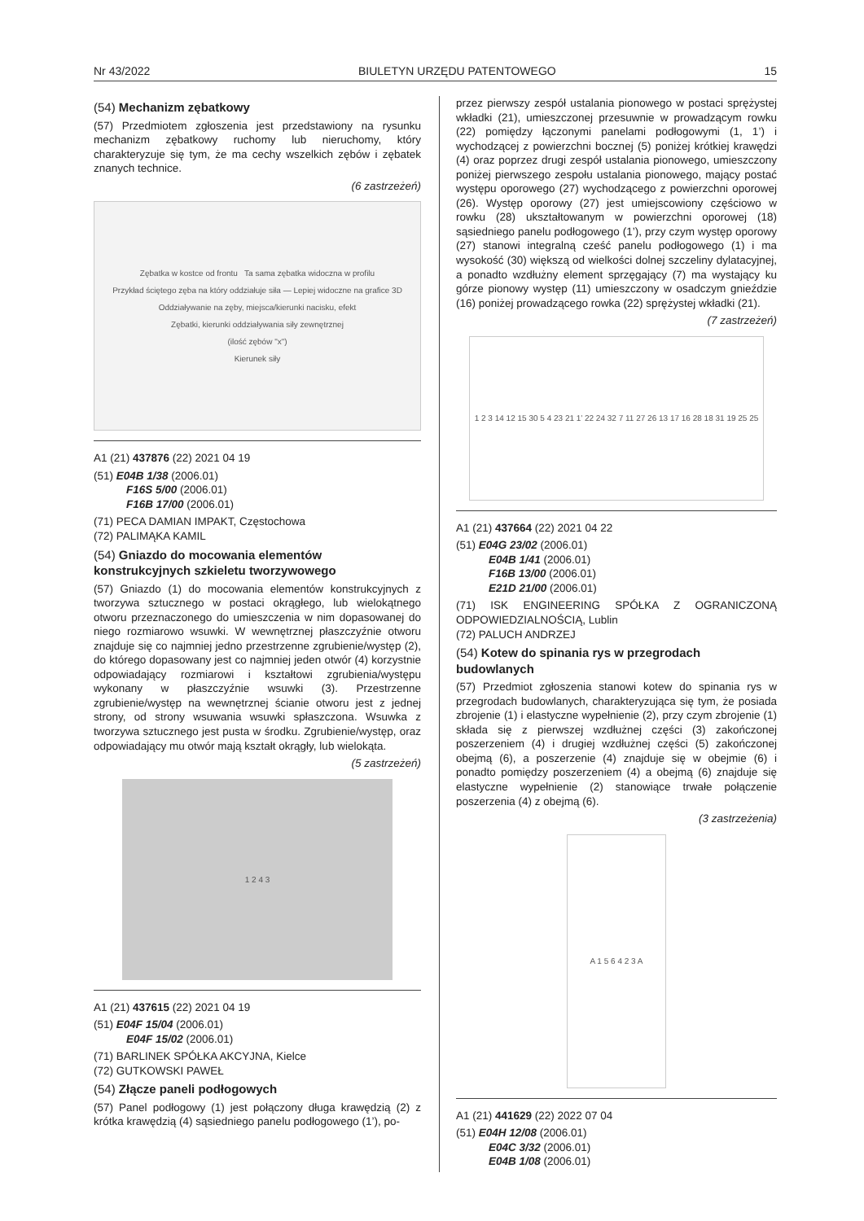Nr 43/2022 BIULETYN URZĘDU PATENTOWEGO 15
(54) Mechanizm zębatkowy
(57) Przedmiotem zgłoszenia jest przedstawiony na rysunku mechanizm zębatkowy ruchomy lub nieruchomy, który charakteryzuje się tym, że ma cechy wszelkich zębów i zębatek znanych technice.
(6 zastrzeżeń)
Zębatka w kostce od frontu Ta sama zębatka widoczna w profilu
Przykład ściętego zęba na który oddziałuje siła — Lepiej widoczne na grafice 3D
Oddziaływanie na zęby, miejsca/kierunki nacisku, efekt
Zębatki, kierunki oddziaływania siły zewnętrznej
(ilość zębów "x")
Kierunek siły
A1 (21) 437876 (22) 2021 04 19
(51) E04B 1/38 (2006.01)
F16S 5/00 (2006.01)
F16B 17/00 (2006.01)
(71) PECA DAMIAN IMPAKT, Częstochowa
(72) PALIMĄKA KAMIL
(54) Gniazdo do mocowania elementów konstrukcyjnych szkieletu tworzywowego
(57) Gniazdo (1) do mocowania elementów konstrukcyjnych z tworzywa sztucznego w postaci okrągłego, lub wielokątnego otworu przeznaczonego do umieszczenia w nim dopasowanej do niego rozmiarowo wsuwki. W wewnętrznej płaszczyźnie otworu znajduje się co najmniej jedno przestrzenne zgrubienie/występ (2), do którego dopasowany jest co najmniej jeden otwór (4) korzystnie odpowiadający rozmiarowi i kształtowi zgrubienia/występu wykonany w płaszczyźnie wsuwki (3). Przestrzenne zgrubienie/występ na wewnętrznej ścianie otworu jest z jednej strony, od strony wsuwania wsuwki spłaszczona. Wsuwka z tworzywa sztucznego jest pusta w środku. Zgrubienie/występ, oraz odpowiadający mu otwór mają kształt okrągły, lub wielokąta.
(5 zastrzeżeń)
1 2 4 3
A1 (21) 437615 (22) 2021 04 19
(51) E04F 15/04 (2006.01)
E04F 15/02 (2006.01)
(71) BARLINEK SPÓŁKA AKCYJNA, Kielce
(72) GUTKOWSKI PAWEŁ
(54) Złącze paneli podłogowych
(57) Panel podłogowy (1) jest połączony długa krawędzią (2) z krótka krawędzią (4) sąsiedniego panelu podłogowego (1’), po-
przez pierwszy zespół ustalania pionowego w postaci sprężystej wkładki (21), umieszczonej przesuwnie w prowadzącym rowku (22) pomiędzy łączonymi panelami podłogowymi (1, 1’) i wychodzącej z powierzchni bocznej (5) poniżej krótkiej krawędzi (4) oraz poprzez drugi zespół ustalania pionowego, umieszczony poniżej pierwszego zespołu ustalania pionowego, mający postać występu oporowego (27) wychodzącego z powierzchni oporowej (26). Występ oporowy (27) jest umiejscowiony częściowo w rowku (28) ukształtowanym w powierzchni oporowej (18) sąsiedniego panelu podłogowego (1’), przy czym występ oporowy (27) stanowi integralną cześć panelu podłogowego (1) i ma wysokość (30) większą od wielkości dolnej szczeliny dylatacyjnej, a ponadto wzdłużny element sprzęgający (7) ma wystający ku górze pionowy występ (11) umieszczony w osadczym gnieździe (16) poniżej prowadzącego rowka (22) sprężystej wkładki (21).
(7 zastrzeżeń)
1 2 3 14 12 15 30 5 4 23 21 1’ 22 24 32 7 11 27 26 13 17 16 28 18 31 19 25 25
A1 (21) 437664 (22) 2021 04 22
(51) E04G 23/02 (2006.01)
E04B 1/41 (2006.01)
F16B 13/00 (2006.01)
E21D 21/00 (2006.01)
(71) ISK ENGINEERING SPÓŁKA Z OGRANICZONĄ ODPOWIEDZIALNOŚCIĄ, Lublin
(72) PALUCH ANDRZEJ
(54) Kotew do spinania rys w przegrodach budowlanych
(57) Przedmiot zgłoszenia stanowi kotew do spinania rys w przegrodach budowlanych, charakteryzująca się tym, że posiada zbrojenie (1) i elastyczne wypełnienie (2), przy czym zbrojenie (1) składa się z pierwszej wzdłużnej części (3) zakończonej poszerzeniem (4) i drugiej wzdłużnej części (5) zakończonej obejmą (6), a poszerzenie (4) znajduje się w obejmie (6) i ponadto pomiędzy poszerzeniem (4) a obejmą (6) znajduje się elastyczne wypełnienie (2) stanowiące trwałe połączenie poszerzenia (4) z obejmą (6).
(3 zastrzeżenia)
A 1 5 6 4 2 3 A
A1 (21) 441629 (22) 2022 07 04
(51) E04H 12/08 (2006.01)
E04C 3/32 (2006.01)
E04B 1/08 (2006.01)